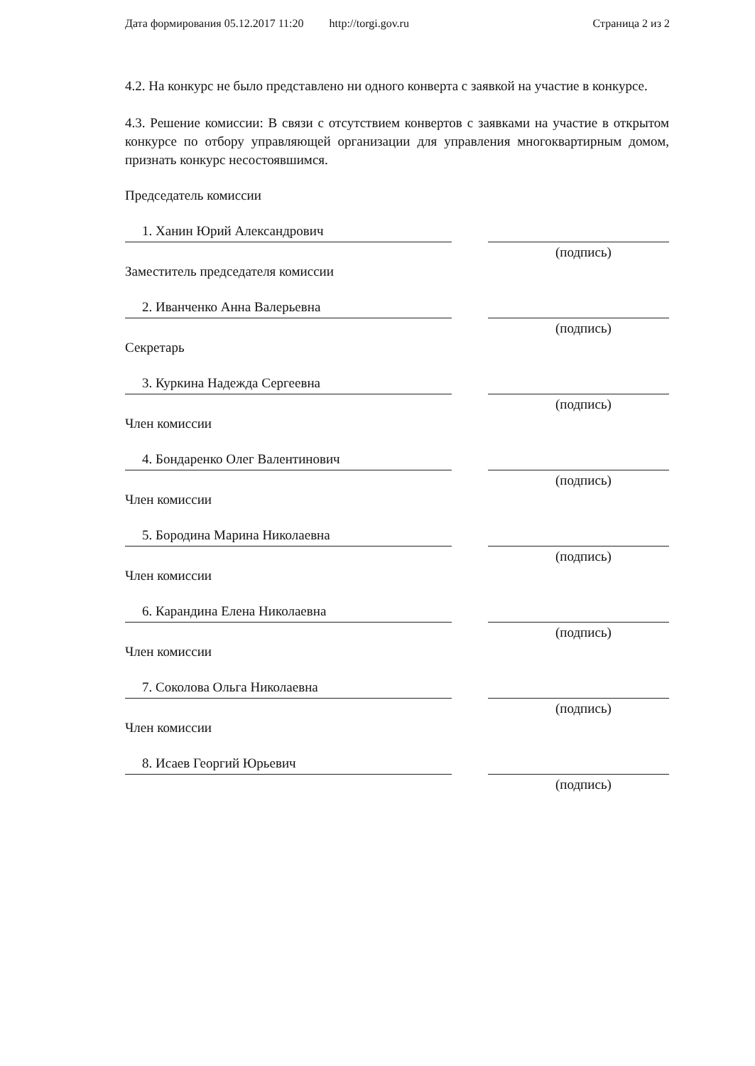Дата формирования 05.12.2017 11:20 http://torgi.gov.ru Страница 2 из 2
4.2. На конкурс не было представлено ни одного конверта с заявкой на участие в конкурсе.
4.3. Решение комиссии: В связи с отсутствием конвертов с заявками на участие в открытом конкурсе по отбору управляющей организации для управления многоквартирным домом, признать конкурс несостоявшимся.
Председатель комиссии
1. Ханин Юрий Александрович
(подпись)
Заместитель председателя комиссии
2. Иванченко Анна Валерьевна
(подпись)
Секретарь
3. Куркина Надежда Сергеевна
(подпись)
Член комиссии
4. Бондаренко Олег Валентинович
(подпись)
Член комиссии
5. Бородина Марина Николаевна
(подпись)
Член комиссии
6. Карандина Елена Николаевна
(подпись)
Член комиссии
7. Соколова Ольга Николаевна
(подпись)
Член комиссии
8. Исаев Георгий Юрьевич
(подпись)